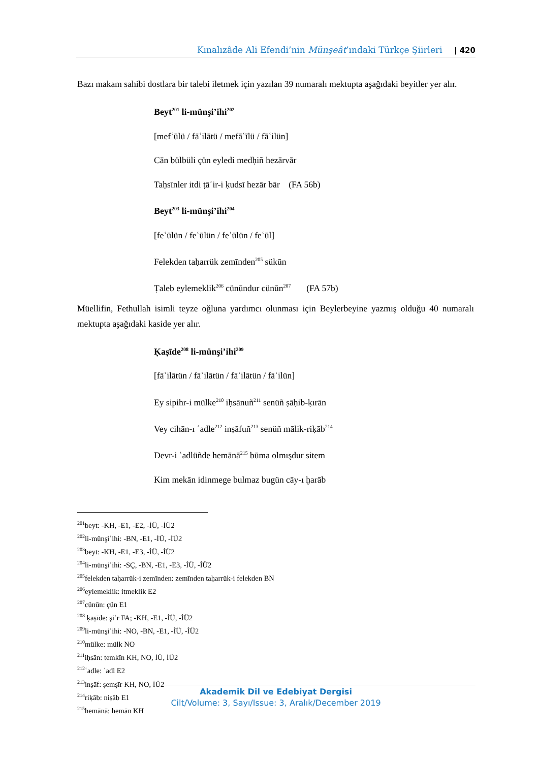Kınalızâde Ali Efendi’nin Münşeât’ındaki Türkçe Şiirleri | 420
Bazı makam sahibi dostlara bir talebi iletmek için yazılan 39 numaralı mektupta aşağıdaki beyitler yer alır.
Beyt<sup>201</sup> li-münşi’ihi<sup>202</sup>
[mefʿūlü / fāʿilātü / mefāʿīlü / fāʿilün]
Cān bülbüli çün eyledi medḥiñ hezārvār
Taḥsīnler itdi ṭāʾir-i ḳudsī hezār bār (FA 56b)
Beyt<sup>203</sup> li-münşi’ihi<sup>204</sup>
[feʿūlün / feʿūlün / feʿūlün / feʿūl]
Felekden taḥarrük zemīnden<sup>205</sup> sükūn
Ṭaleb eylemeklik<sup>206</sup> cünūndur cünūn<sup>207</sup> (FA 57b)
Müellifin, Fethullah isimli teyze oğluna yardımcı olunması için Beylerbeyine yazmış olduğu 40 numaralı mektupta aşağıdaki kaside yer alır.
Ḳaṣīde<sup>208</sup> li-münşi’ihi<sup>209</sup>
[fāʿilātün / fāʿilātün / fāʿilātün / fāʿilün]
Ey sipihr-i mülke<sup>210</sup> iḥsānuñ<sup>211</sup> senüñ ṣāḥib-ḳırān
Vey cihān-ı ʿadle<sup>212</sup> inṣāfuñ<sup>213</sup> senüñ mālik-riḳāb<sup>214</sup>
Devr-i ʿadlüñde hemānā<sup>215</sup> būma olmışdur sitem
Kim mekān idinmege bulmaz bugün cāy-ı ḫarāb
<sup>201</sup> beyt: -KH, -E1, -E2, -İÜ, -İÜ2
<sup>202</sup> li-münşiʾihi: -BN, -E1, -İÜ, -İÜ2
<sup>203</sup> beyt: -KH, -E1, -E3, -İÜ, -İÜ2
<sup>204</sup> li-münşiʾihi: -SÇ, -BN, -E1, -E3, -İÜ, -İÜ2
<sup>205</sup> felekden taḥarrük-i zemīnden: zemīnden taḥarrük-i felekden BN
<sup>206</sup> eylemeklik: itmeklik E2
<sup>207</sup> cünūn: çün E1
<sup>208</sup> ḳaṣīde: şiʿr FA; -KH, -E1, -İÜ, -İÜ2
<sup>209</sup> li-münşiʾihi: -NO, -BN, -E1, -İÜ, -İÜ2
<sup>210</sup> mülke: mülk NO
<sup>211</sup> iḥsān: temkīn KH, NO, İÜ, İÜ2
<sup>212</sup> ʿadle: ʿadl E2
<sup>213</sup> inṣāf: şemşīr KH, NO, İÜ2
<sup>214</sup> riḳāb: niṣāb E1
<sup>215</sup> hemānā: hemān KH
Akademik Dil ve Edebiyat Dergisi
Cilt/Volume: 3, Sayı/Issue: 3, Aralık/December 2019